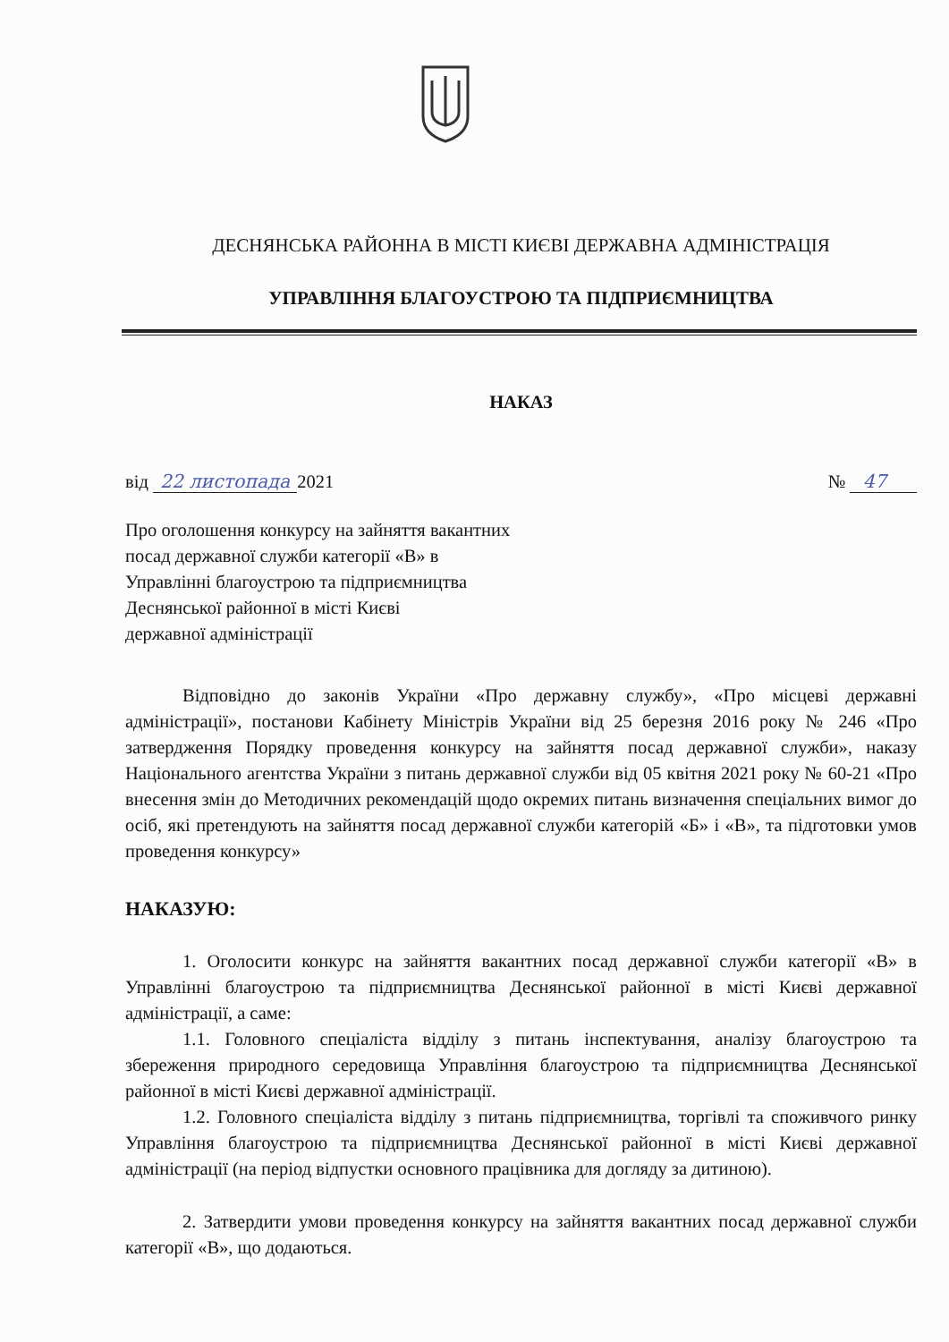ДЕСНЯНСЬКА РАЙОННА В МІСТІ КИЄВІ ДЕРЖАВНА АДМІНІСТРАЦІЯ
УПРАВЛІННЯ БЛАГОУСТРОЮ ТА ПІДПРИЄМНИЦТВА
НАКАЗ
від 22 листопада 2021 № 47
Про оголошення конкурсу на зайняття вакантних
посад державної служби категорії «В» в
Управлінні благоустрою та підприємництва
Деснянської районної в місті Києві
державної адміністрації
Відповідно до законів України «Про державну службу», «Про місцеві державні адміністрації», постанови Кабінету Міністрів України від 25 березня 2016 року № 246 «Про затвердження Порядку проведення конкурсу на зайняття посад державної служби», наказу Національного агентства України з питань державної служби від 05 квітня 2021 року № 60-21 «Про внесення змін до Методичних рекомендацій щодо окремих питань визначення спеціальних вимог до осіб, які претендують на зайняття посад державної служби категорій «Б» і «В», та підготовки умов проведення конкурсу»
НАКАЗУЮ:
1. Оголосити конкурс на зайняття вакантних посад державної служби категорії «В» в Управлінні благоустрою та підприємництва Деснянської районної в місті Києві державної адміністрації, а саме:
1.1. Головного спеціаліста відділу з питань інспектування, аналізу благоустрою та збереження природного середовища Управління благоустрою та підприємництва Деснянської районної в місті Києві державної адміністрації.
1.2. Головного спеціаліста відділу з питань підприємництва, торгівлі та споживчого ринку Управління благоустрою та підприємництва Деснянської районної в місті Києві державної адміністрації (на період відпустки основного працівника для догляду за дитиною).
2. Затвердити умови проведення конкурсу на зайняття вакантних посад державної служби категорії «В», що додаються.